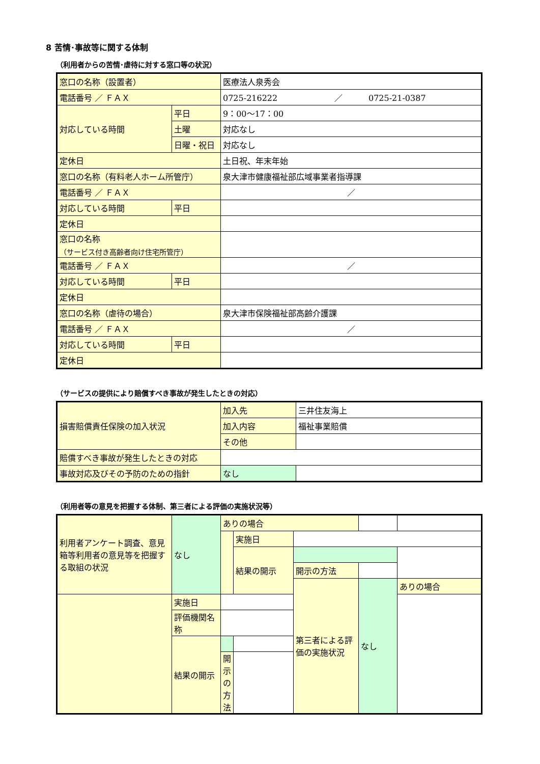8 苦情･事故等に関する体制
（利用者からの苦情･虐待に対する窓口等の状況）
| 窓口の名称（設置者） | | 医療法人泉秀会 |
| 電話番号 ／ ＦＡＸ | | 0725-216222 ／ 0725-21-0387 |
| 対応している時間 | 平日 | 9：00〜17：00 |
| | 土曜 | 対応なし |
| | 日曜・祝日 | 対応なし |
| 定休日 | | 土日祝、年末年始 |
| 窓口の名称（有料老人ホーム所管庁） | | 泉大津市健康福祉部広域事業者指導課 |
| 電話番号 ／ ＦＡＸ | | ／ |
| 対応している時間 | 平日 | |
| 定休日 | | |
| 窓口の名称 （サービス付き高齢者向け住宅所管庁） | | |
| 電話番号 ／ ＦＡＸ | | ／ |
| 対応している時間 | 平日 | |
| 定休日 | | |
| 窓口の名称（虐待の場合） | | 泉大津市保険福祉部高齢介護課 |
| 電話番号 ／ ＦＡＸ | | ／ |
| 対応している時間 | 平日 | |
| 定休日 | | |
（サービスの提供により賠償すべき事故が発生したときの対応）
| 損害賠償責任保険の加入状況 | 加入先 | 三井住友海上 |
| | 加入内容 | 福祉事業賠償 |
| | その他 | |
| 賠償すべき事故が発生したときの対応 | | |
| 事故対応及びその予防のための指針 | なし | |
（利用者等の意見を把握する体制、第三者による評価の実施状況等）
| 利用者アンケート調査、意見箱等利用者の意見等を把握する取組の状況 | なし | ありの場合 | | | | |
| | | | 実施日 | | | |
| | | | 結果の開示 | | | |
| | | | | 開示の方法 | | |
| | | | | 第三者による評価の実施状況 | なし | ありの場合 |
| | 実施日 | | | | | |
| | 評価機関名称 | | | | | |
| | 結果の開示 | | | | | |
| | | 開示の方法 | | | | |